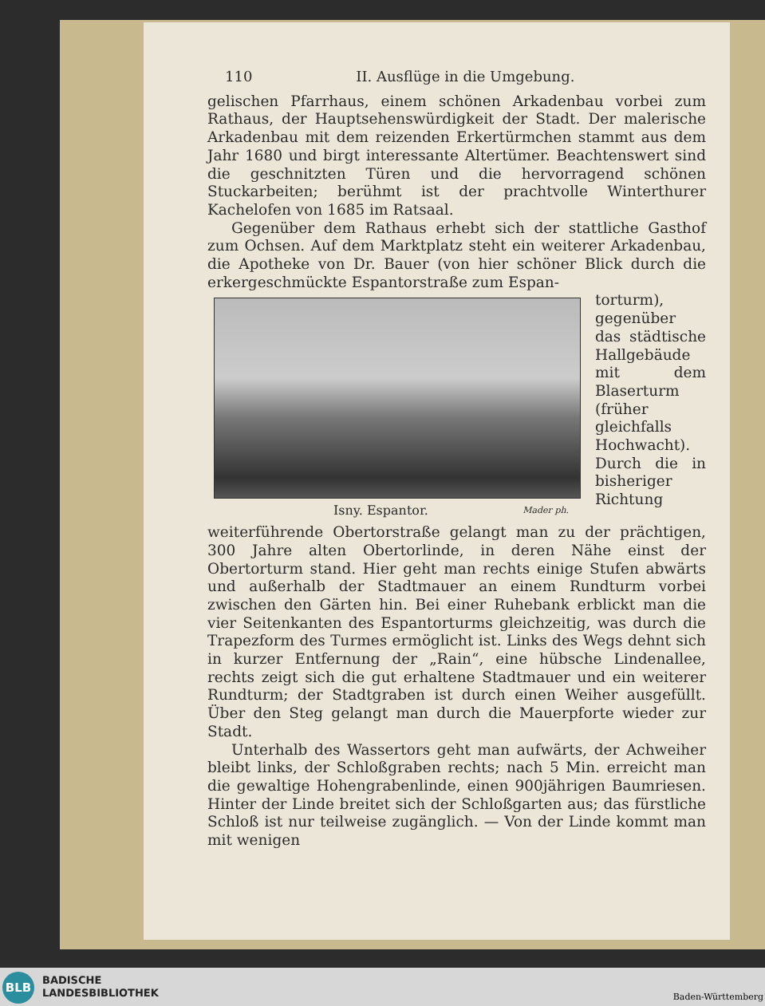110 II. Ausflüge in die Umgebung.
gelischen Pfarrhaus, einem schönen Arkadenbau vorbei zum Rathaus, der Hauptsehenswürdigkeit der Stadt. Der malerische Arkadenbau mit dem reizenden Erkertürmchen stammt aus dem Jahr 1680 und birgt interessante Altertümer. Beachtenswert sind die geschnitzten Türen und die hervorragend schönen Stuckarbeiten; berühmt ist der prachtvolle Winterthurer Kachelofen von 1685 im Ratsaal.
Gegenüber dem Rathaus erhebt sich der stattliche Gasthof zum Ochsen. Auf dem Marktplatz steht ein weiterer Arkadenbau, die Apotheke von Dr. Bauer (von hier schöner Blick durch die erkergeschmückte Espantorstraße zum Espan-
Isny. Espantor. Mader ph.
torturm), gegenüber das städtische Hallgebäude mit dem Blaserturm (früher gleichfalls Hochwacht). Durch die in bisheriger Richtung weiterführende Obertorstraße gelangt man zu der prächtigen, 300 Jahre alten Obertorlinde, in deren Nähe einst der Obertorturm stand. Hier geht man rechts einige Stufen abwärts und außerhalb der Stadtmauer an einem Rundturm vorbei zwischen den Gärten hin. Bei einer Ruhebank erblickt man die vier Seitenkanten des Espantorturms gleichzeitig, was durch die Trapezform des Turmes ermöglicht ist. Links des Wegs dehnt sich in kurzer Entfernung der „Rain“, eine hübsche Lindenallee, rechts zeigt sich die gut erhaltene Stadtmauer und ein weiterer Rundturm; der Stadtgraben ist durch einen Weiher ausgefüllt. Über den Steg gelangt man durch die Mauerpforte wieder zur Stadt.
Unterhalb des Wassertors geht man aufwärts, der Achweiher bleibt links, der Schloßgraben rechts; nach 5 Min. erreicht man die gewaltige Hohengrabenlinde, einen 900jährigen Baumriesen. Hinter der Linde breitet sich der Schloßgarten aus; das fürstliche Schloß ist nur teilweise zugänglich. — Von der Linde kommt man mit wenigen
BLB
BADISCHE
LANDESBIBLIOTHEK
Baden-Württemberg